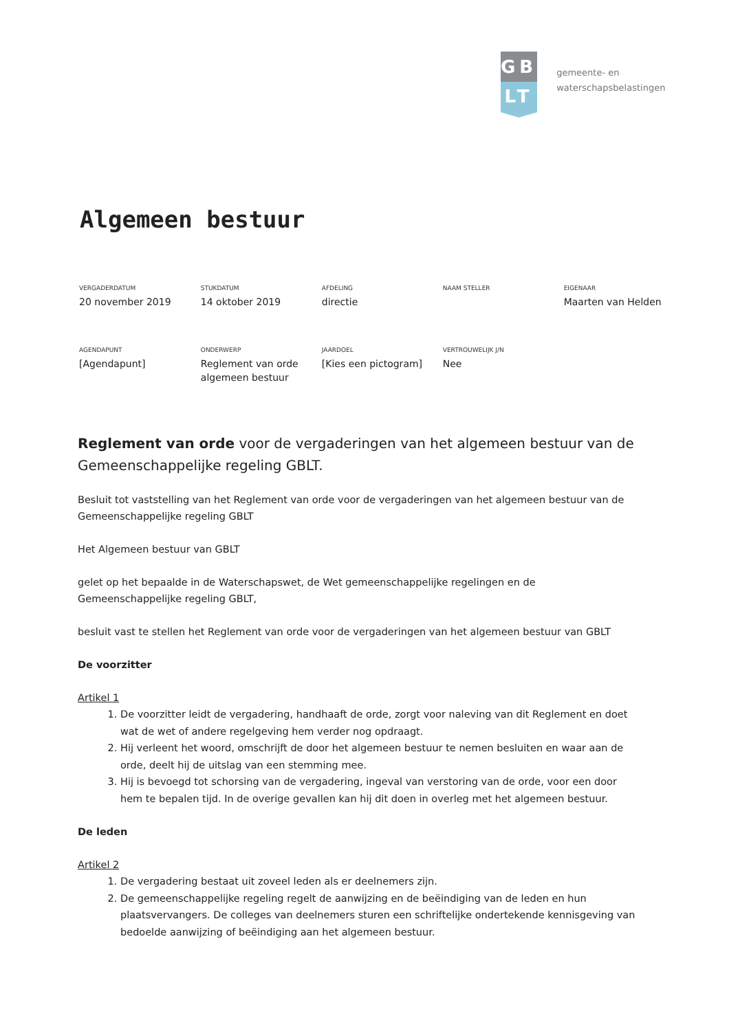GB
LT
gemeente- en
waterschapsbelastingen
Algemeen bestuur
| VERGADERDATUM 20 november 2019 | STUKDATUM 14 oktober 2019 | AFDELING directie | NAAM STELLER | EIGENAAR Maarten van Helden |
| AGENDAPUNT [Agendapunt] | ONDERWERP Reglement van orde algemeen bestuur | JAARDOEL [Kies een pictogram] | VERTROUWELIJK J/N Nee | |
Reglement van orde voor de vergaderingen van het algemeen bestuur van de Gemeenschappelijke regeling GBLT.
Besluit tot vaststelling van het Reglement van orde voor de vergaderingen van het algemeen bestuur van de Gemeenschappelijke regeling GBLT
Het Algemeen bestuur van GBLT
gelet op het bepaalde in de Waterschapswet, de Wet gemeenschappelijke regelingen en de Gemeenschappelijke regeling GBLT,
besluit vast te stellen het Reglement van orde voor de vergaderingen van het algemeen bestuur van GBLT
De voorzitter
Artikel 1
1. De voorzitter leidt de vergadering, handhaaft de orde, zorgt voor naleving van dit Reglement en doet wat de wet of andere regelgeving hem verder nog opdraagt.
2. Hij verleent het woord, omschrijft de door het algemeen bestuur te nemen besluiten en waar aan de orde, deelt hij de uitslag van een stemming mee.
3. Hij is bevoegd tot schorsing van de vergadering, ingeval van verstoring van de orde, voor een door hem te bepalen tijd. In de overige gevallen kan hij dit doen in overleg met het algemeen bestuur.
De leden
Artikel 2
1. De vergadering bestaat uit zoveel leden als er deelnemers zijn.
2. De gemeenschappelijke regeling regelt de aanwijzing en de beëindiging van de leden en hun plaatsvervangers. De colleges van deelnemers sturen een schriftelijke ondertekende kennisgeving van bedoelde aanwijzing of beëindiging aan het algemeen bestuur.